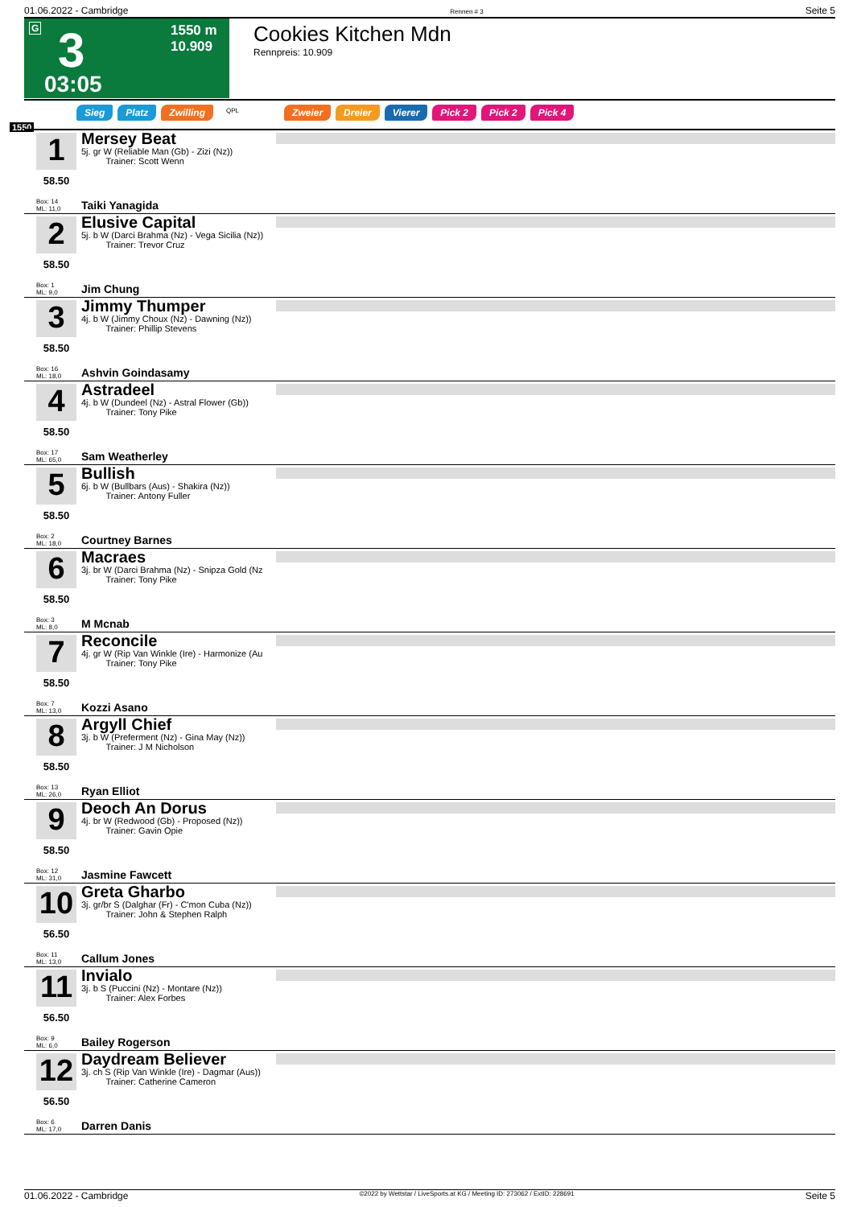01.06.2022 - Cambridge Rennen # 3 Seite 5
G 3 1550 m
10.909
03:05
Cookies Kitchen Mdn
Rennpreis: 10.909
Sieg Platz Zwilling QPL Zweier Dreier Vierer Pick 2 Pick 2 Pick 4
1550
1
58.50
Mersey Beat
5j. gr W (Reliable Man (Gb) - Zizi (Nz))
Trainer: Scott Wenn
Box: 14
ML: 11,0
Taiki Yanagida
2
58.50
Elusive Capital
5j. b W (Darci Brahma (Nz) - Vega Sicilia (Nz))
Trainer: Trevor Cruz
Box: 1
ML: 9,0
Jim Chung
3
58.50
Jimmy Thumper
4j. b W (Jimmy Choux (Nz) - Dawning (Nz))
Trainer: Phillip Stevens
Box: 16
ML: 18,0
Ashvin Goindasamy
4
58.50
Astradeel
4j. b W (Dundeel (Nz) - Astral Flower (Gb))
Trainer: Tony Pike
Box: 17
ML: 65,0
Sam Weatherley
5
58.50
Bullish
6j. b W (Bullbars (Aus) - Shakira (Nz))
Trainer: Antony Fuller
Box: 2
ML: 18,0
Courtney Barnes
6
58.50
Macraes
3j. br W (Darci Brahma (Nz) - Snipza Gold (Nz
Trainer: Tony Pike
Box: 3
ML: 8,0
M Mcnab
7
58.50
Reconcile
4j. gr W (Rip Van Winkle (Ire) - Harmonize (Au
Trainer: Tony Pike
Box: 7
ML: 13,0
Kozzi Asano
8
58.50
Argyll Chief
3j. b W (Preferment (Nz) - Gina May (Nz))
Trainer: J M Nicholson
Box: 13
ML: 26,0
Ryan Elliot
9
58.50
Deoch An Dorus
4j. br W (Redwood (Gb) - Proposed (Nz))
Trainer: Gavin Opie
Box: 12
ML: 31,0
Jasmine Fawcett
10
56.50
Greta Gharbo
3j. gr/br S (Dalghar (Fr) - C'mon Cuba (Nz))
Trainer: John & Stephen Ralph
Box: 11
ML: 13,0
Callum Jones
11
56.50
Invialo
3j. b S (Puccini (Nz) - Montare (Nz))
Trainer: Alex Forbes
Box: 9
ML: 6,0
Bailey Rogerson
12
56.50
Daydream Believer
3j. ch S (Rip Van Winkle (Ire) - Dagmar (Aus))
Trainer: Catherine Cameron
Box: 6
ML: 17,0
Darren Danis
01.06.2022 - Cambridge ©2022 by Wettstar / LiveSports.at KG / Meeting ID: 273062 / ExtID: 228691 Seite 5